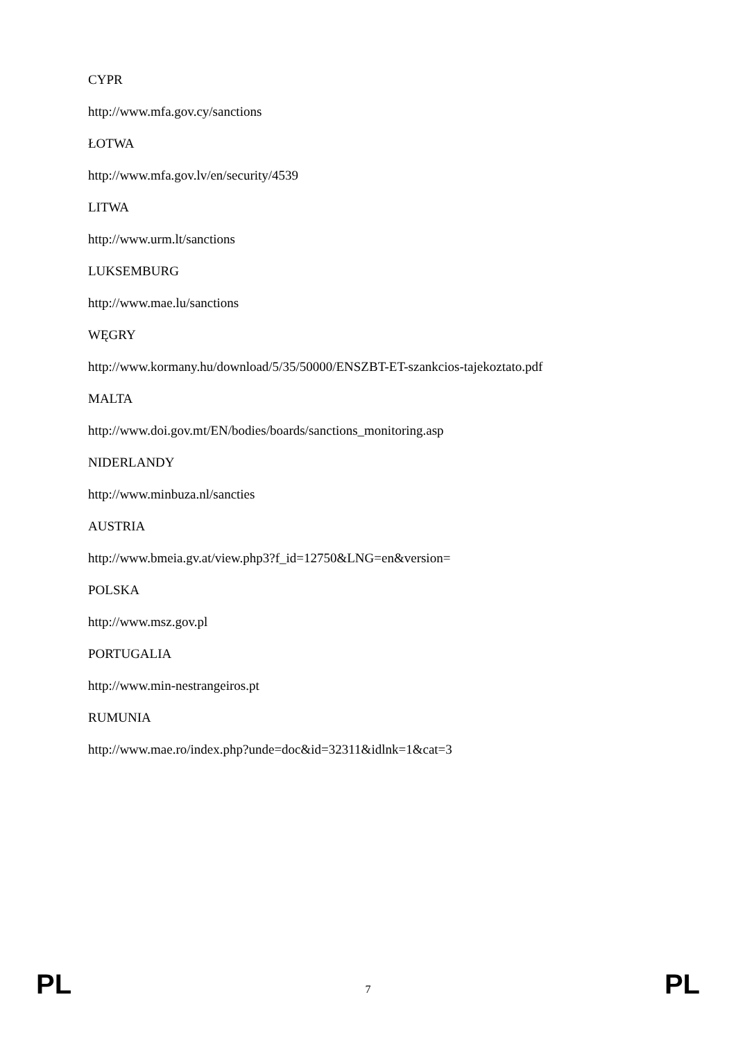CYPR
http://www.mfa.gov.cy/sanctions
ŁOTWA
http://www.mfa.gov.lv/en/security/4539
LITWA
http://www.urm.lt/sanctions
LUKSEMBURG
http://www.mae.lu/sanctions
WĘGRY
http://www.kormany.hu/download/5/35/50000/ENSZBT-ET-szankcios-tajekoztato.pdf
MALTA
http://www.doi.gov.mt/EN/bodies/boards/sanctions_monitoring.asp
NIDERLANDY
http://www.minbuza.nl/sancties
AUSTRIA
http://www.bmeia.gv.at/view.php3?f_id=12750&LNG=en&version=
POLSKA
http://www.msz.gov.pl
PORTUGALIA
http://www.min-nestrangeiros.pt
RUMUNIA
http://www.mae.ro/index.php?unde=doc&id=32311&idlnk=1&cat=3
PL 7 PL